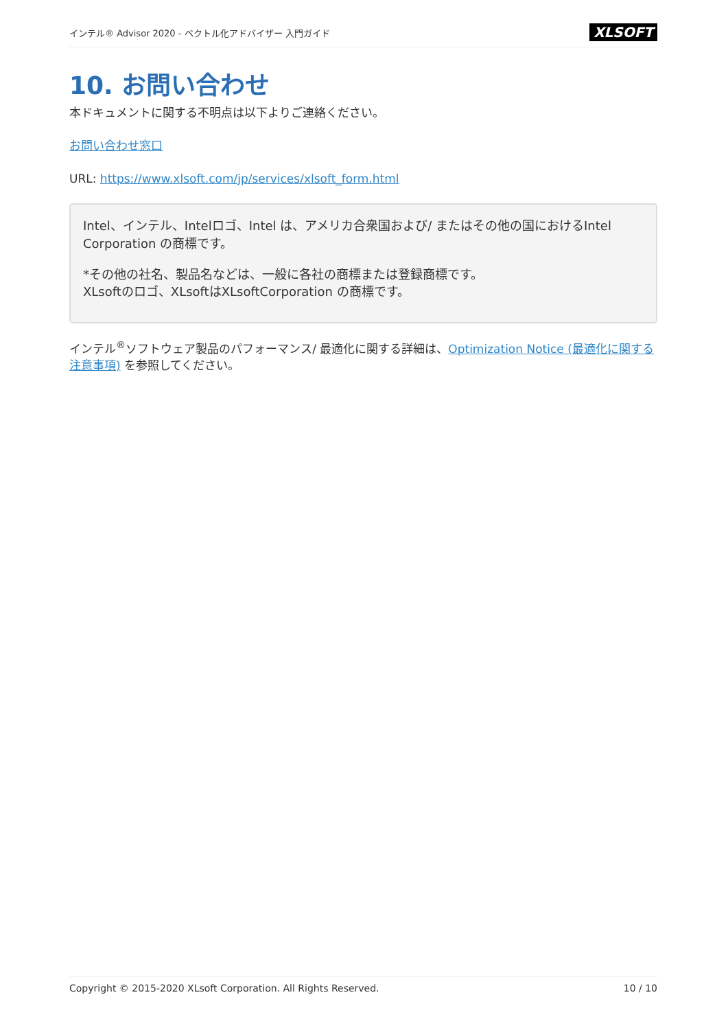インテル® Advisor 2020 - ベクトル化アドバイザー 入門ガイド XLSOFT
10. お問い合わせ
本ドキュメントに関する不明点は以下よりご連絡ください。
お問い合わせ窓口
URL: https://www.xlsoft.com/jp/services/xlsoft_form.html
Intel、インテル、Intelロゴ、Intel は、アメリカ合衆国および/ またはその他の国におけるIntel Corporation の商標です。
*その他の社名、製品名などは、一般に各社の商標または登録商標です。
XLsoftのロゴ、XLsoftはXLsoftCorporation の商標です。
インテル<sup>®</sup>ソフトウェア製品のパフォーマンス/ 最適化に関する詳細は、Optimization Notice (最適化に関する注意事項) を参照してください。
Copyright © 2015-2020 XLsoft Corporation. All Rights Reserved. 10 / 10